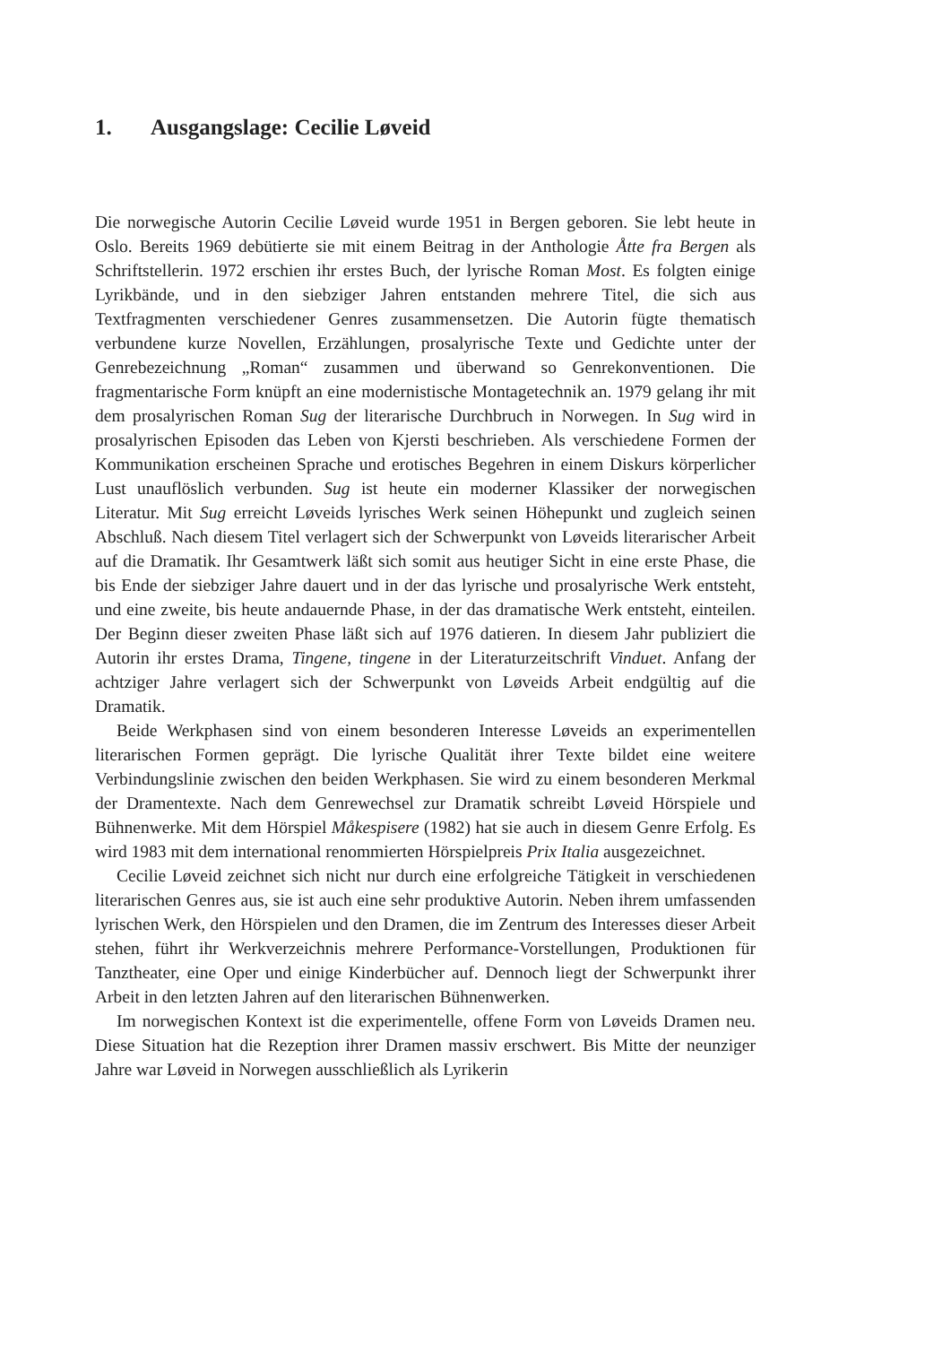1. Ausgangslage: Cecilie Løveid
Die norwegische Autorin Cecilie Løveid wurde 1951 in Bergen geboren. Sie lebt heute in Oslo. Bereits 1969 debütierte sie mit einem Beitrag in der Anthologie Åtte fra Bergen als Schriftstellerin. 1972 erschien ihr erstes Buch, der lyrische Roman Most. Es folgten einige Lyrikbände, und in den siebziger Jahren entstanden mehrere Titel, die sich aus Textfragmenten verschiedener Genres zusammensetzen. Die Autorin fügte thematisch verbundene kurze Novellen, Erzählungen, prosalyrische Texte und Gedichte unter der Genrebezeichnung „Roman“ zusammen und überwand so Genrekonventionen. Die fragmentarische Form knüpft an eine modernistische Montagetechnik an. 1979 gelang ihr mit dem prosalyrischen Roman Sug der literarische Durchbruch in Norwegen. In Sug wird in prosalyrischen Episoden das Leben von Kjersti beschrieben. Als verschiedene Formen der Kommunikation erscheinen Sprache und erotisches Begehren in einem Diskurs körperlicher Lust unauflöslich verbunden. Sug ist heute ein moderner Klassiker der norwegischen Literatur. Mit Sug erreicht Løveids lyrisches Werk seinen Höhepunkt und zugleich seinen Abschluß. Nach diesem Titel verlagert sich der Schwerpunkt von Løveids literarischer Arbeit auf die Dramatik. Ihr Gesamtwerk läßt sich somit aus heutiger Sicht in eine erste Phase, die bis Ende der siebziger Jahre dauert und in der das lyrische und prosalyrische Werk entsteht, und eine zweite, bis heute andauernde Phase, in der das dramatische Werk entsteht, einteilen. Der Beginn dieser zweiten Phase läßt sich auf 1976 datieren. In diesem Jahr publiziert die Autorin ihr erstes Drama, Tingene, tingene in der Literaturzeitschrift Vinduet. Anfang der achtziger Jahre verlagert sich der Schwerpunkt von Løveids Arbeit endgültig auf die Dramatik.
Beide Werkphasen sind von einem besonderen Interesse Løveids an experimentellen literarischen Formen geprägt. Die lyrische Qualität ihrer Texte bildet eine weitere Verbindungslinie zwischen den beiden Werkphasen. Sie wird zu einem besonderen Merkmal der Dramentexte. Nach dem Genrewechsel zur Dramatik schreibt Løveid Hörspiele und Bühnenwerke. Mit dem Hörspiel Måkespisere (1982) hat sie auch in diesem Genre Erfolg. Es wird 1983 mit dem international renommierten Hörspielpreis Prix Italia ausgezeichnet.
Cecilie Løveid zeichnet sich nicht nur durch eine erfolgreiche Tätigkeit in verschiedenen literarischen Genres aus, sie ist auch eine sehr produktive Autorin. Neben ihrem umfassenden lyrischen Werk, den Hörspielen und den Dramen, die im Zentrum des Interesses dieser Arbeit stehen, führt ihr Werkverzeichnis mehrere Performance-Vorstellungen, Produktionen für Tanztheater, eine Oper und einige Kinderbücher auf. Dennoch liegt der Schwerpunkt ihrer Arbeit in den letzten Jahren auf den literarischen Bühnenwerken.
Im norwegischen Kontext ist die experimentelle, offene Form von Løveids Dramen neu. Diese Situation hat die Rezeption ihrer Dramen massiv erschwert. Bis Mitte der neunziger Jahre war Løveid in Norwegen ausschließlich als Lyrikerin